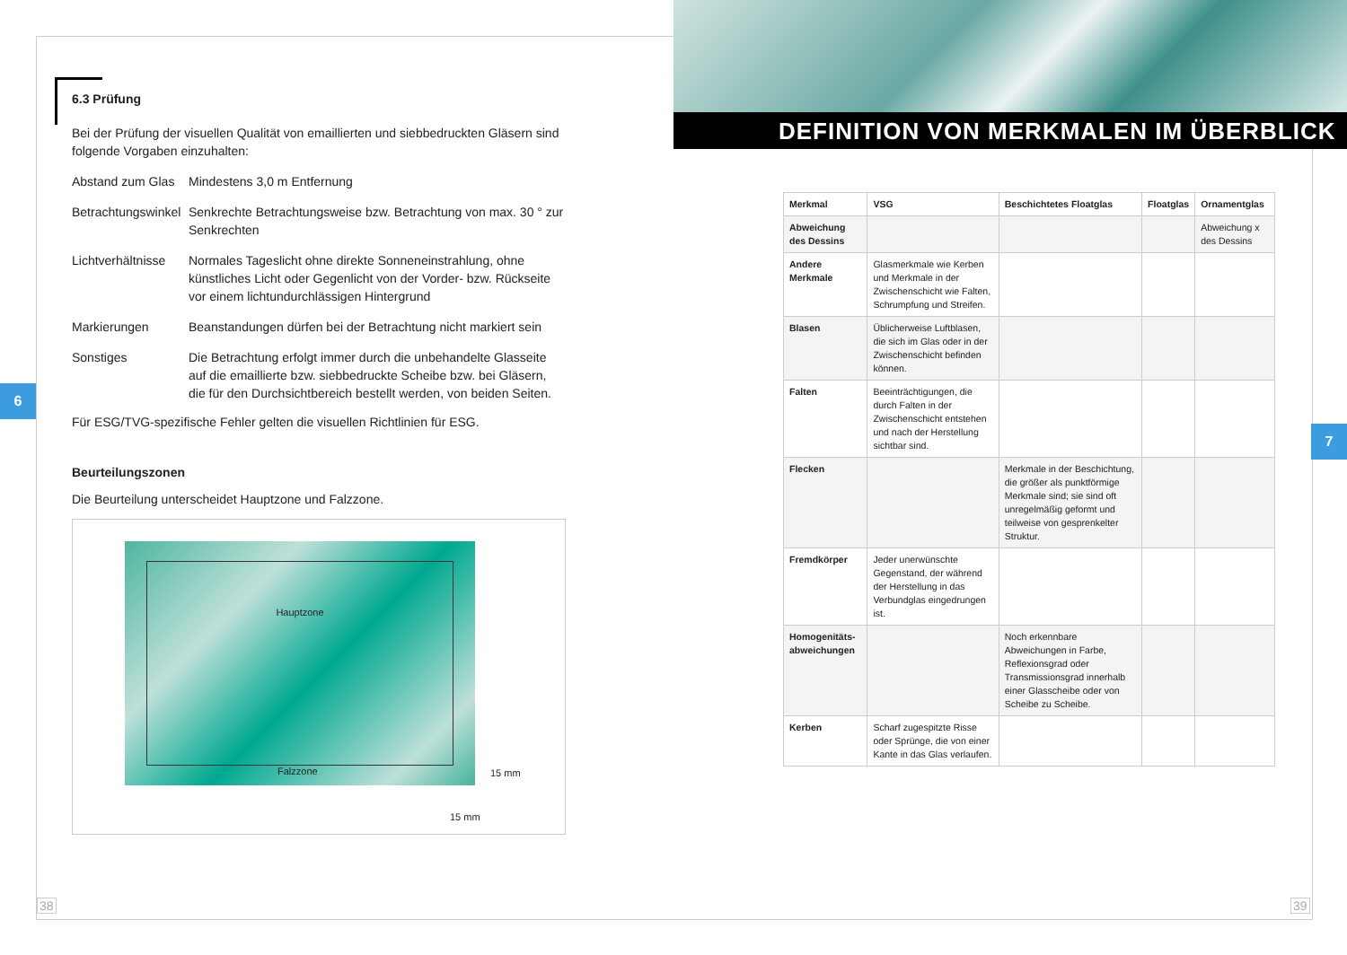6
7
6.3 Prüfung
Bei der Prüfung der visuellen Qualität von emaillierten und siebbedruckten Gläsern sind folgende Vorgaben einzuhalten:
Abstand zum Glas
Mindestens 3,0 m Entfernung
Betrachtungswinkel
Senkrechte Betrachtungsweise bzw. Betrachtung von max. 30 ° zur Senkrechten
Lichtverhältnisse
Normales Tageslicht ohne direkte Sonneneinstrahlung, ohne künstliches Licht oder Gegenlicht von der Vorder- bzw. Rückseite vor einem lichtundurchlässigen Hintergrund
Markierungen Beanstandungen dürfen bei der Betrachtung nicht markiert sein
Sonstiges Die Betrachtung erfolgt immer durch die unbehandelte Glasseite auf die emaillierte bzw. siebbedruckte Scheibe bzw. bei Gläsern, die für den Durchsichtbereich bestellt werden, von beiden Seiten.
Für ESG/TVG-spezifische Fehler gelten die visuellen Richtlinien für ESG.
Beurteilungszonen
Die Beurteilung unterscheidet Hauptzone und Falzzone.
Hauptzone
Falzzone
15 mm
15 mm
DEFINITION VON MERKMALEN IM ÜBERBLICK
| Merkmal | VSG | Beschichtetes Floatglas | Floatglas | Ornamentglas |
| --- | --- | --- | --- | --- |
| Abweichung des Dessins | | | | Abweichung x des Dessins |
| Andere Merkmale | Glasmerkmale wie Kerben und Merkmale in der Zwischenschicht wie Falten, Schrumpfung und Streifen. | | | |
| Blasen | Üblicherweise Luftblasen, die sich im Glas oder in der Zwischenschicht befinden können. | | | |
| Falten | Beeinträchtigungen, die durch Falten in der Zwischenschicht entstehen und nach der Herstellung sichtbar sind. | | | |
| Flecken | | Merkmale in der Beschichtung, die größer als punktförmige Merkmale sind; sie sind oft unregelmäßig geformt und teilweise von gesprenkelter Struktur. | | |
| Fremdkörper | Jeder unerwünschte Gegenstand, der während der Herstellung in das Verbundglas eingedrungen ist. | | | |
| Homogenitäts-abweichungen | | Noch erkennbare Abweichungen in Farbe, Reflexionsgrad oder Transmissionsgrad innerhalb einer Glasscheibe oder von Scheibe zu Scheibe. | | |
| Kerben | Scharf zugespitzte Risse oder Sprünge, die von einer Kante in das Glas verlaufen. | | | |
38 39